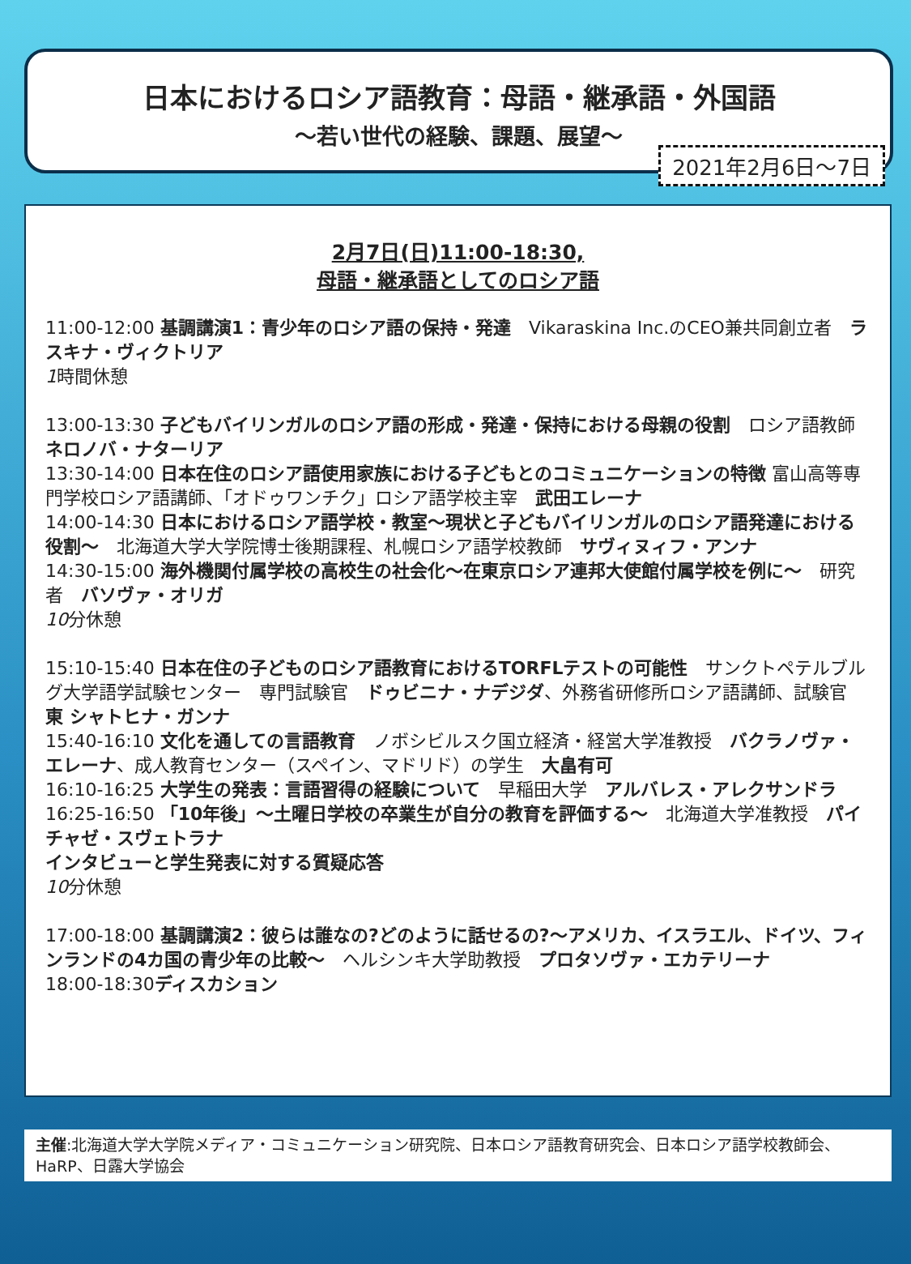日本におけるロシア語教育：母語・継承語・外国語
〜若い世代の経験、課題、展望〜
2021年2月6日〜7日
2月7日(日)11:00-18:30,
母語・継承語としてのロシア語
11:00-12:00 基調講演1：青少年のロシア語の保持・発達　Vikaraskina Inc.のCEO兼共同創立者　ラスキナ・ヴィクトリア
1時間休憩
13:00-13:30 子どもバイリンガルのロシア語の形成・発達・保持における母親の役割　ロシア語教師　ネロノバ・ナターリア
13:30-14:00 日本在住のロシア語使用家族における子どもとのコミュニケーションの特徴 富山高等専門学校ロシア語講師、「オドゥワンチク」ロシア語学校主宰　武田エレーナ
14:00-14:30 日本におけるロシア語学校・教室〜現状と子どもバイリンガルのロシア語発達における役割〜　北海道大学大学院博士後期課程、札幌ロシア語学校教師　サヴィヌィフ・アンナ
14:30-15:00 海外機関付属学校の高校生の社会化〜在東京ロシア連邦大使館付属学校を例に〜　研究者　バソヴァ・オリガ
10分休憩
15:10-15:40 日本在住の子どものロシア語教育におけるTORFLテストの可能性　サンクトペテルブルグ大学語学試験センター　専門試験官　ドゥビニナ・ナデジダ、外務省研修所ロシア語講師、試験官　東 シャトヒナ・ガンナ
15:40-16:10 文化を通しての言語教育　ノボシビルスク国立経済・経営大学准教授　バクラノヴァ・エレーナ、成人教育センター（スペイン、マドリド）の学生　大畠有可
16:10-16:25 大学生の発表：言語習得の経験について　早稲田大学　アルバレス・アレクサンドラ
16:25-16:50 「10年後」〜土曜日学校の卒業生が自分の教育を評価する〜　北海道大学准教授　パイチャゼ・スヴェトラナ
インタビューと学生発表に対する質疑応答
10分休憩
17:00-18:00 基調講演2：彼らは誰なの?どのように話せるの?〜アメリカ、イスラエル、ドイツ、フィンランドの4カ国の青少年の比較〜　ヘルシンキ大学助教授　プロタソヴァ・エカテリーナ
18:00-18:30ディスカション
主催:北海道大学大学院メディア・コミュニケーション研究院、日本ロシア語教育研究会、日本ロシア語学校教師会、HaRP、日露大学協会